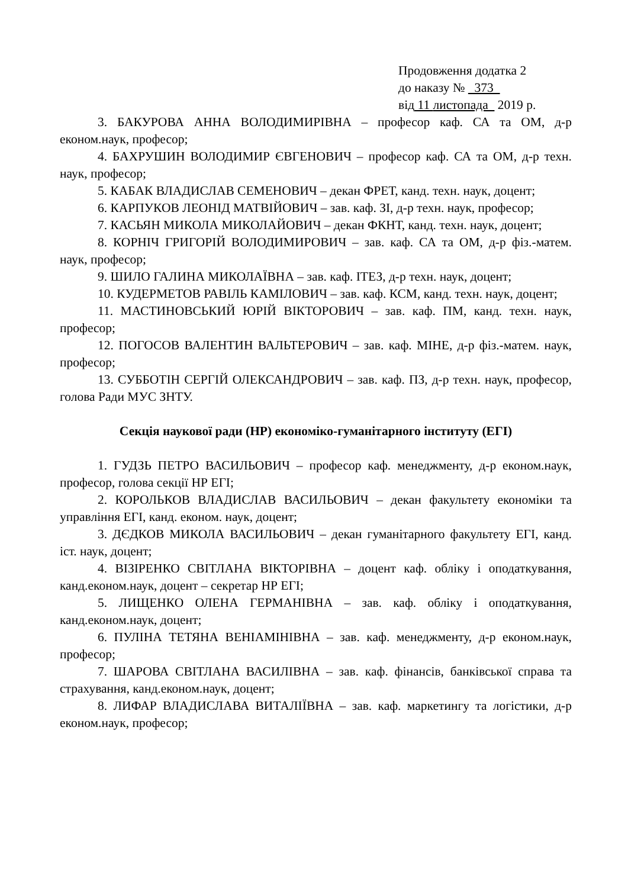Продовження додатка 2
до наказу № 373
від 11 листопада 2019 р.
3. БАКУРОВА АННА ВОЛОДИМИРІВНА – професор каф. СА та ОМ, д-р економ.наук, професор;
4. БАХРУШИН ВОЛОДИМИР ЄВГЕНОВИЧ – професор каф. СА та ОМ, д-р техн. наук, професор;
5. КАБАК ВЛАДИСЛАВ СЕМЕНОВИЧ – декан ФРЕТ, канд. техн. наук, доцент;
6. КАРПУКОВ ЛЕОНІД МАТВІЙОВИЧ – зав. каф. ЗІ, д-р техн. наук, професор;
7. КАСЬЯН МИКОЛА МИКОЛАЙОВИЧ – декан ФКНТ, канд. техн. наук, доцент;
8. КОРНІЧ ГРИГОРІЙ ВОЛОДИМИРОВИЧ – зав. каф. СА та ОМ, д-р фіз.-матем. наук, професор;
9. ШИЛО ГАЛИНА МИКОЛАЇВНА – зав. каф. ІТЕЗ, д-р техн. наук, доцент;
10. КУДЕРМЕТОВ РАВІЛЬ КАМІЛОВИЧ – зав. каф. КСМ, канд. техн. наук, доцент;
11. МАСТИНОВСЬКИЙ ЮРІЙ ВІКТОРОВИЧ – зав. каф. ПМ, канд. техн. наук, професор;
12. ПОГОСОВ ВАЛЕНТИН ВАЛЬТЕРОВИЧ – зав. каф. МІНЕ, д-р фіз.-матем. наук, професор;
13. СУББОТІН СЕРГІЙ ОЛЕКСАНДРОВИЧ – зав. каф. ПЗ, д-р техн. наук, професор, голова Ради МУС ЗНТУ.
Секція наукової ради (НР) економіко-гуманітарного інституту (ЕГІ)
1. ГУДЗЬ ПЕТРО ВАСИЛЬОВИЧ – професор каф. менеджменту, д-р економ.наук, професор, голова секції НР ЕГІ;
2. КОРОЛЬКОВ ВЛАДИСЛАВ ВАСИЛЬОВИЧ – декан факультету економіки та управління ЕГІ, канд. економ. наук, доцент;
3. ДЄДКОВ МИКОЛА ВАСИЛЬОВИЧ – декан гуманітарного факультету ЕГІ, канд. іст. наук, доцент;
4. ВІЗІРЕНКО СВІТЛАНА ВІКТОРІВНА – доцент каф. обліку і оподаткування, канд.економ.наук, доцент – секретар НР ЕГІ;
5. ЛИЩЕНКО ОЛЕНА ГЕРМАНІВНА – зав. каф. обліку і оподаткування, канд.економ.наук, доцент;
6. ПУЛІНА ТЕТЯНА ВЕНІАМІНІВНА – зав. каф. менеджменту, д-р економ.наук, професор;
7. ШАРОВА СВІТЛАНА ВАСИЛІВНА – зав. каф. фінансів, банківської справа та страхування, канд.економ.наук, доцент;
8. ЛИФАР ВЛАДИСЛАВА ВИТАЛІЇВНА – зав. каф. маркетингу та логістики, д-р економ.наук, професор;